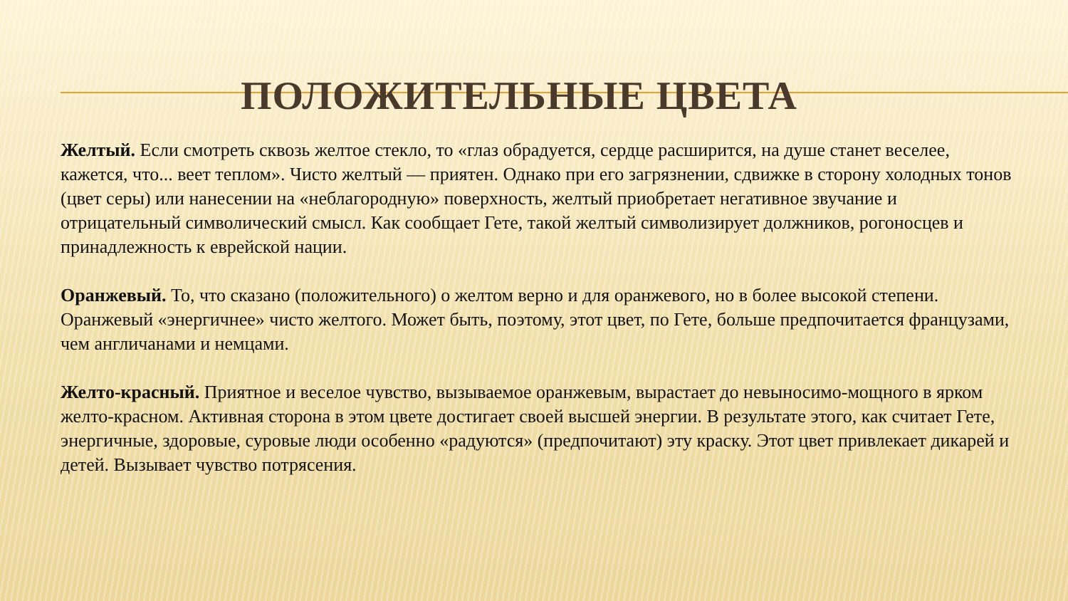ПОЛОЖИТЕЛЬНЫЕ ЦВЕТА
Желтый. Если смотреть сквозь желтое стекло, то «глаз обрадуется, сердце расширится, на душе станет веселее, кажется, что... веет теплом». Чисто желтый — приятен. Однако при его загрязнении, сдвижке в сторону холодных тонов (цвет серы) или нанесении на «неблагородную» поверхность, желтый приобретает негативное звучание и отрицательный символический смысл. Как сообщает Гете, такой желтый символизирует должников, рогоносцев и принадлежность к еврейской нации.
Оранжевый. То, что сказано (положительного) о желтом верно и для оранжевого, но в более высокой степени. Оранжевый «энергичнее» чисто желтого. Может быть, поэтому, этот цвет, по Гете, больше предпочитается французами, чем англичанами и немцами.
Желто-красный. Приятное и веселое чувство, вызываемое оранжевым, вырастает до невыносимо-мощного в ярком желто-красном. Активная сторона в этом цвете достигает своей высшей энергии. В результате этого, как считает Гете, энергичные, здоровые, суровые люди особенно «радуются» (предпочитают) эту краску. Этот цвет привлекает дикарей и детей. Вызывает чувство потрясения.